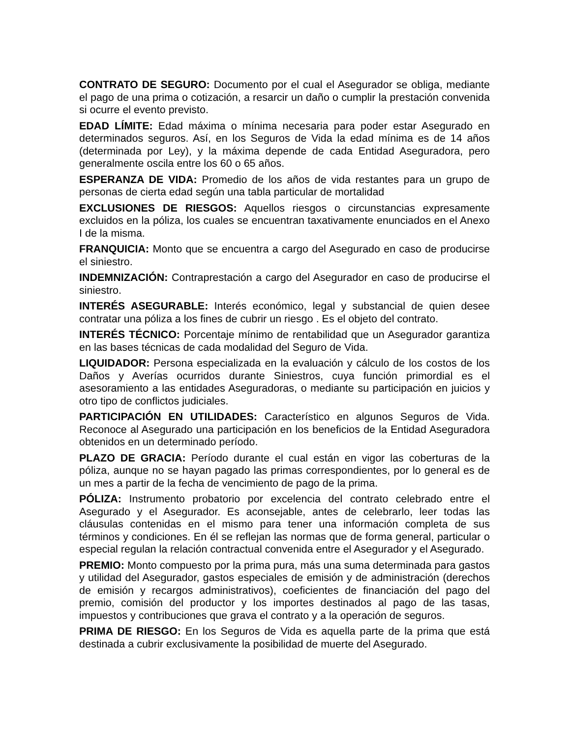CONTRATO DE SEGURO: Documento por el cual el Asegurador se obliga, mediante el pago de una prima o cotización, a resarcir un daño o cumplir la prestación convenida si ocurre el evento previsto.
EDAD LÍMITE: Edad máxima o mínima necesaria para poder estar Asegurado en determinados seguros. Así, en los Seguros de Vida la edad mínima es de 14 años (determinada por Ley), y la máxima depende de cada Entidad Aseguradora, pero generalmente oscila entre los 60 o 65 años.
ESPERANZA DE VIDA: Promedio de los años de vida restantes para un grupo de personas de cierta edad según una tabla particular de mortalidad
EXCLUSIONES DE RIESGOS: Aquellos riesgos o circunstancias expresamente excluidos en la póliza, los cuales se encuentran taxativamente enunciados en el Anexo I de la misma.
FRANQUICIA: Monto que se encuentra a cargo del Asegurado en caso de producirse el siniestro.
INDEMNIZACIÓN: Contraprestación a cargo del Asegurador en caso de producirse el siniestro.
INTERÉS ASEGURABLE: Interés económico, legal y substancial de quien desee contratar una póliza a los fines de cubrir un riesgo . Es el objeto del contrato.
INTERÉS TÉCNICO: Porcentaje mínimo de rentabilidad que un Asegurador garantiza en las bases técnicas de cada modalidad del Seguro de Vida.
LIQUIDADOR: Persona especializada en la evaluación y cálculo de los costos de los Daños y Averías ocurridos durante Siniestros, cuya función primordial es el asesoramiento a las entidades Aseguradoras, o mediante su participación en juicios y otro tipo de conflictos judiciales.
PARTICIPACIÓN EN UTILIDADES: Característico en algunos Seguros de Vida. Reconoce al Asegurado una participación en los beneficios de la Entidad Aseguradora obtenidos en un determinado período.
PLAZO DE GRACIA: Período durante el cual están en vigor las coberturas de la póliza, aunque no se hayan pagado las primas correspondientes, por lo general es de un mes a partir de la fecha de vencimiento de pago de la prima.
PÓLIZA: Instrumento probatorio por excelencia del contrato celebrado entre el Asegurado y el Asegurador. Es aconsejable, antes de celebrarlo, leer todas las cláusulas contenidas en el mismo para tener una información completa de sus términos y condiciones. En él se reflejan las normas que de forma general, particular o especial regulan la relación contractual convenida entre el Asegurador y el Asegurado.
PREMIO: Monto compuesto por la prima pura, más una suma determinada para gastos y utilidad del Asegurador, gastos especiales de emisión y de administración (derechos de emisión y recargos administrativos), coeficientes de financiación del pago del premio, comisión del productor y los importes destinados al pago de las tasas, impuestos y contribuciones que grava el contrato y a la operación de seguros.
PRIMA DE RIESGO: En los Seguros de Vida es aquella parte de la prima que está destinada a cubrir exclusivamente la posibilidad de muerte del Asegurado.